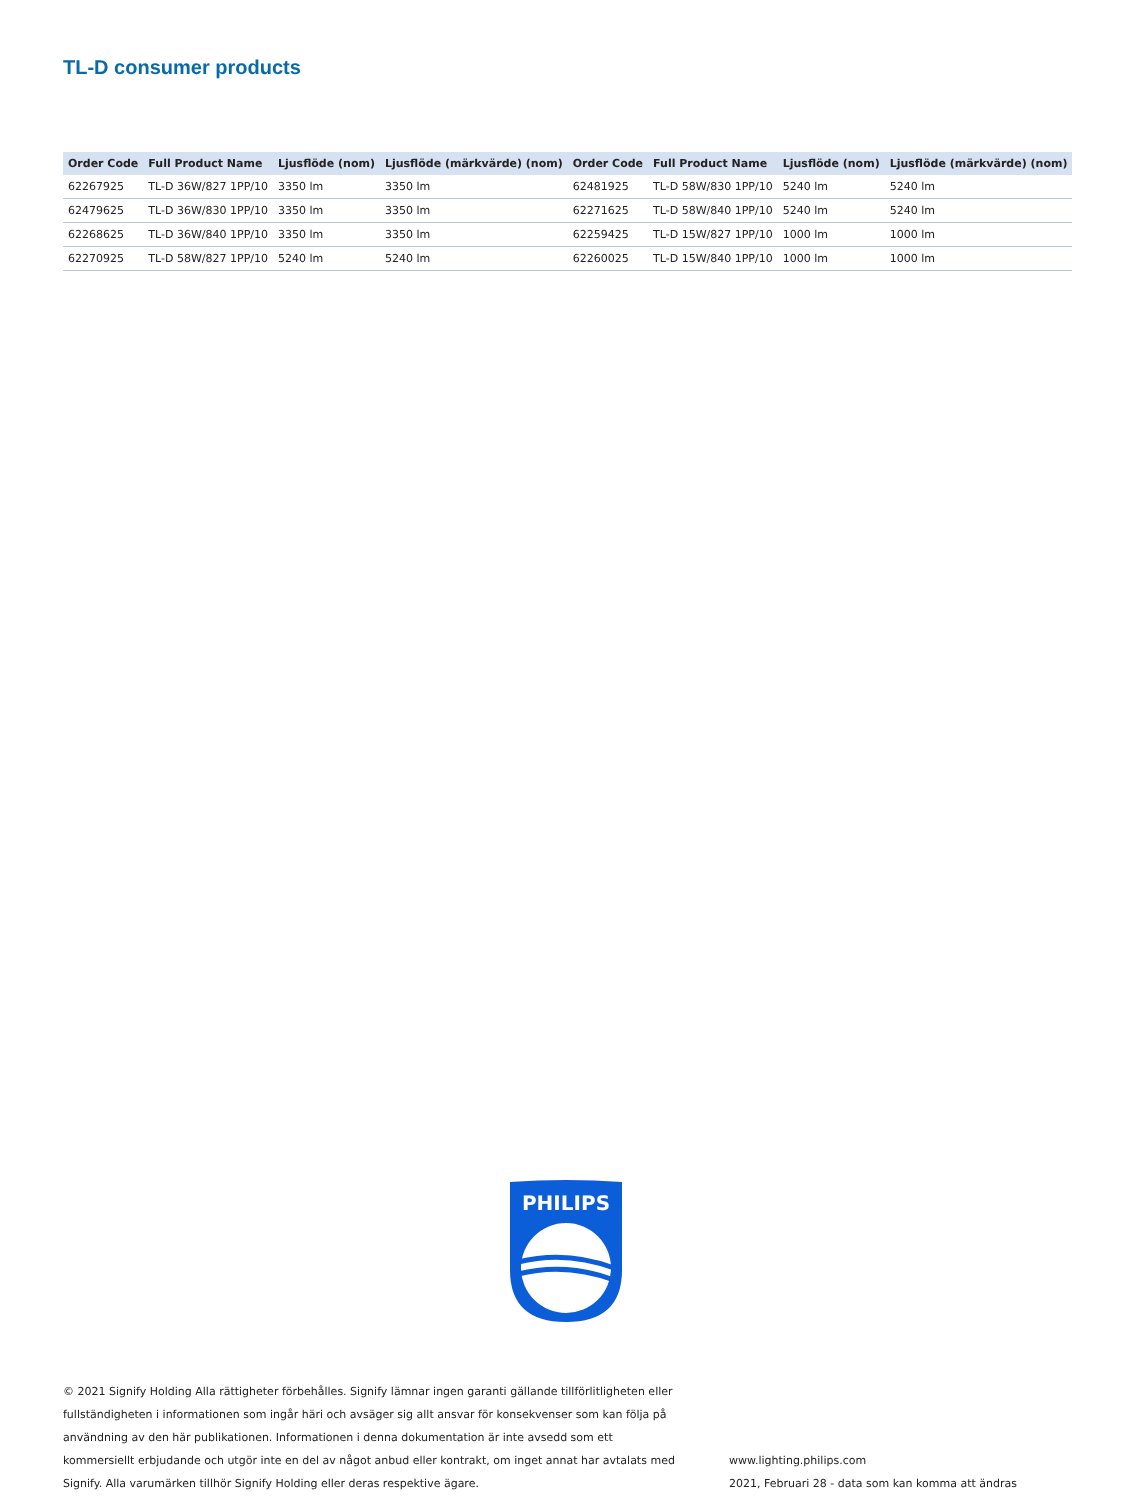TL-D consumer products
| Order Code | Full Product Name | Ljusflöde (nom) | Ljusflöde (märkvärde) (nom) |
| --- | --- | --- | --- |
| 62267925 | TL-D 36W/827 1PP/10 | 3350 lm | 3350 lm |
| 62479625 | TL-D 36W/830 1PP/10 | 3350 lm | 3350 lm |
| 62268625 | TL-D 36W/840 1PP/10 | 3350 lm | 3350 lm |
| 62270925 | TL-D 58W/827 1PP/10 | 5240 lm | 5240 lm |
| Order Code | Full Product Name | Ljusflöde (nom) | Ljusflöde (märkvärde) (nom) |
| --- | --- | --- | --- |
| 62481925 | TL-D 58W/830 1PP/10 | 5240 lm | 5240 lm |
| 62271625 | TL-D 58W/840 1PP/10 | 5240 lm | 5240 lm |
| 62259425 | TL-D 15W/827 1PP/10 | 1000 lm | 1000 lm |
| 62260025 | TL-D 15W/840 1PP/10 | 1000 lm | 1000 lm |
PHILIPS
© 2021 Signify Holding Alla rättigheter förbehålles. Signify lämnar ingen garanti gällande tillförlitligheten eller fullständigheten i informationen som ingår häri och avsäger sig allt ansvar för konsekvenser som kan följa på användning av den här publikationen. Informationen i denna dokumentation är inte avsedd som ett kommersiellt erbjudande och utgör inte en del av något anbud eller kontrakt, om inget annat har avtalats med Signify. Alla varumärken tillhör Signify Holding eller deras respektive ägare.
www.lighting.philips.com
2021, Februari 28 - data som kan komma att ändras